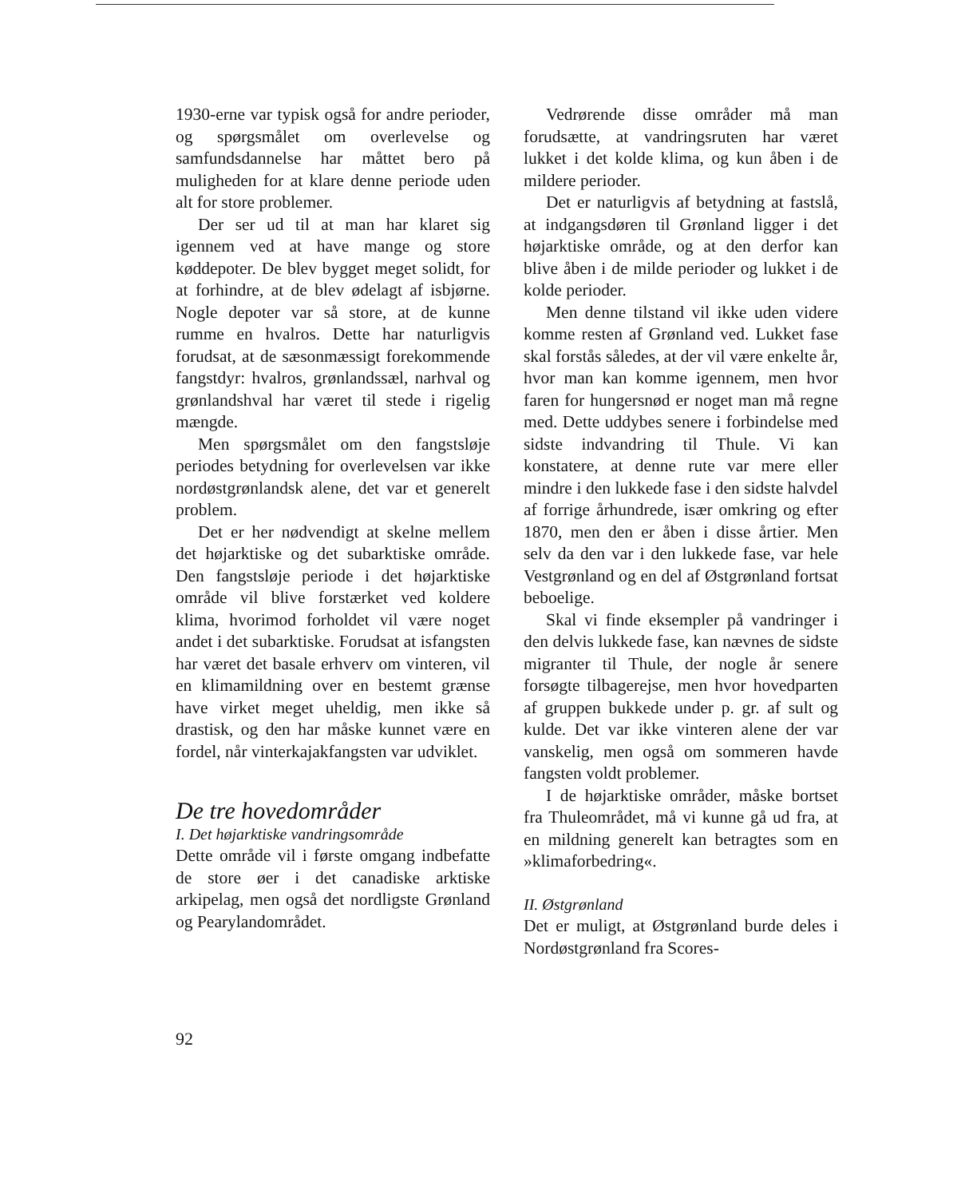1930-erne var typisk også for andre perioder, og spørgsmålet om overlevelse og samfundsdannelse har måttet bero på muligheden for at klare denne periode uden alt for store problemer.
Der ser ud til at man har klaret sig igennem ved at have mange og store køddepoter. De blev bygget meget solidt, for at forhindre, at de blev ødelagt af isbjørne. Nogle depoter var så store, at de kunne rumme en hvalros. Dette har naturligvis forudsat, at de sæsonmæssigt forekommende fangstdyr: hvalros, grønlandssæl, narhval og grønlandshval har været til stede i rigelig mængde.
Men spørgsmålet om den fangstsløje periodes betydning for overlevelsen var ikke nordøstgrønlandsk alene, det var et generelt problem.
Det er her nødvendigt at skelne mellem det højarktiske og det subarktiske område. Den fangstsløje periode i det højarktiske område vil blive forstærket ved koldere klima, hvorimod forholdet vil være noget andet i det subarktiske. Forudsat at isfangsten har været det basale erhverv om vinteren, vil en klimamildning over en bestemt grænse have virket meget uheldig, men ikke så drastisk, og den har måske kunnet være en fordel, når vinterkajakfangsten var udviklet.
De tre hovedområder
I. Det højarktiske vandringsområde
Dette område vil i første omgang indbefatte de store øer i det canadiske arktiske arkipelag, men også det nordligste Grønland og Pearylandområdet.
Vedrørende disse områder må man forudsætte, at vandringsruten har været lukket i det kolde klima, og kun åben i de mildere perioder.
Det er naturligvis af betydning at fastslå, at indgangsdøren til Grønland ligger i det højarktiske område, og at den derfor kan blive åben i de milde perioder og lukket i de kolde perioder.
Men denne tilstand vil ikke uden videre komme resten af Grønland ved. Lukket fase skal forstås således, at der vil være enkelte år, hvor man kan komme igennem, men hvor faren for hungersnød er noget man må regne med. Dette uddybes senere i forbindelse med sidste indvandring til Thule. Vi kan konstatere, at denne rute var mere eller mindre i den lukkede fase i den sidste halvdel af forrige århundrede, især omkring og efter 1870, men den er åben i disse årtier. Men selv da den var i den lukkede fase, var hele Vestgrønland og en del af Østgrønland fortsat beboelige.
Skal vi finde eksempler på vandringer i den delvis lukkede fase, kan nævnes de sidste migranter til Thule, der nogle år senere forsøgte tilbagerejse, men hvor hovedparten af gruppen bukkede under p. gr. af sult og kulde. Det var ikke vinteren alene der var vanskelig, men også om sommeren havde fangsten voldt problemer.
I de højarktiske områder, måske bortset fra Thuleområdet, må vi kunne gå ud fra, at en mildning generelt kan betragtes som en »klimaforbedring«.
II. Østgrønland
Det er muligt, at Østgrønland burde deles i Nordøstgrønland fra Scores-
92